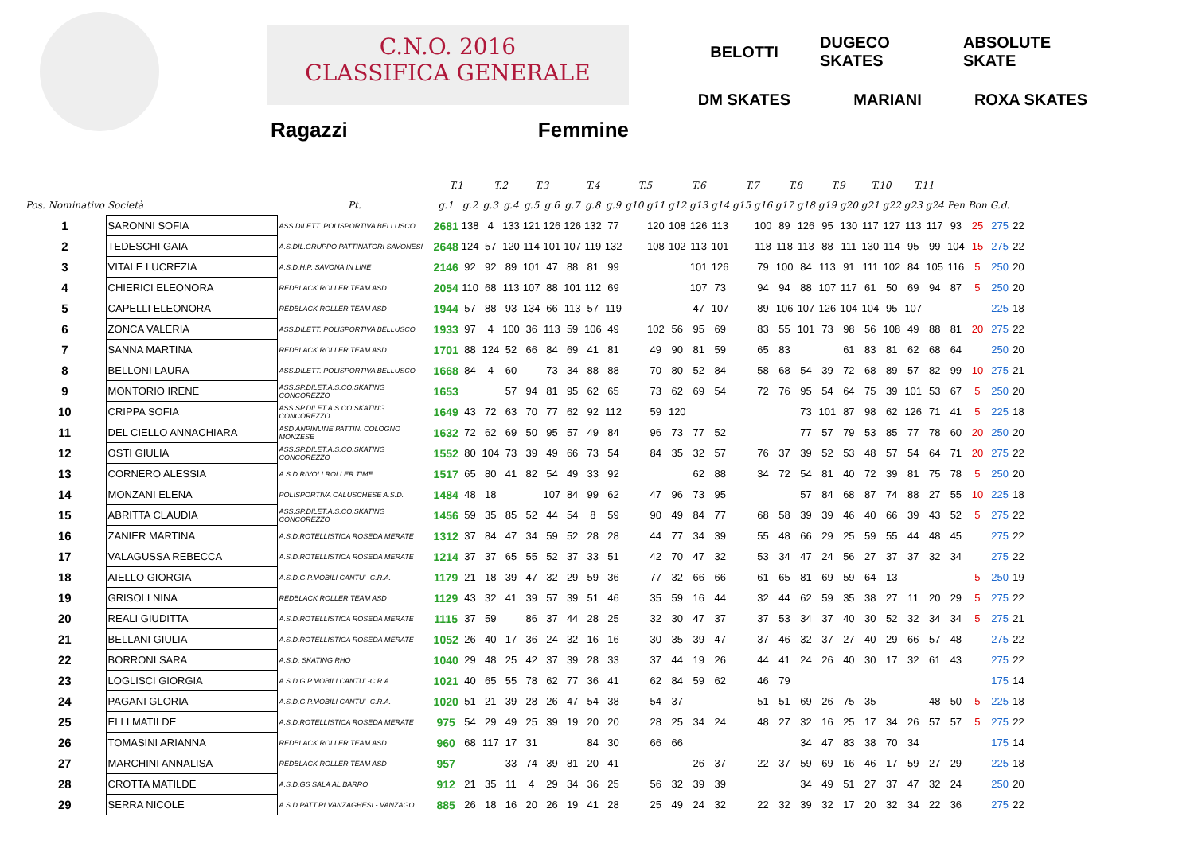C.N.O. 2016
CLASSIFICA GENERALE
Ragazzi Femmine
BELOTTI
DUGECO SKATES
ABSOLUTE SKATE
DM SKATES
MARIANI
ROXA SKATES
| | | | T.1 | | T.2 | | T.3 | | T.4 | | | T.5 | | T.6 | | | T.7 | | T.8 | | T.9 | | T.10 | | T.11 | | | | | |
| --- | --- | --- | --- | --- | --- | --- | --- | --- | --- | --- | --- | --- | --- | --- | --- | --- | --- | --- | --- | --- | --- | --- | --- | --- | --- | --- | --- | --- | --- | --- |
| Pos. Nominativo | Società | Pt. | g.1 | g.2 | g.3 | g.4 | g.5 | g.6 | g.7 | g.8 | g.9 | g10 | g11 | g12 | g13 | g14 | g15 | g16 | g17 | g18 | g19 | g20 | g21 | g22 | g23 | g24 | Pen | Bon | G.d. | |
| 1 | SARONNI SOFIA | ASS.DILETT. POLISPORTIVA BELLUSCO | 2681 | 138 | 4 | 133 | 121 | 126 | 126 | 132 | 77 | | 120 | 108 | 126 | 113 | | 100 | 89 | 126 | 95 | 130 | 117 | 127 | 113 | 117 | 93 | 25 | 275 | 22 |
| 2 | TEDESCHI GAIA | A.S.DIL.GRUPPO PATTINATORI SAVONESI | 2648 | 124 | 57 | 120 | 114 | 101 | 107 | 119 | 132 | | 108 | 102 | 113 | 101 | | 118 | 118 | 113 | 88 | 111 | 130 | 114 | 95 | 99 | 104 | 15 | 275 | 22 |
| 3 | VITALE LUCREZIA | A.S.D.H.P. SAVONA IN LINE | 2146 | 92 | 92 | 89 | 101 | 47 | 88 | 81 | 99 | | | | 101 | 126 | | 79 | 100 | 84 | 113 | 91 | 111 | 102 | 84 | 105 | 116 | 5 | 250 | 20 |
| 4 | CHIERICI ELEONORA | REDBLACK ROLLER TEAM ASD | 2054 | 110 | 68 | 113 | 107 | 88 | 101 | 112 | 69 | | | | 107 | 73 | | 94 | 94 | 88 | 107 | 117 | 61 | 50 | 69 | 94 | 87 | 5 | 250 | 20 |
| 5 | CAPELLI ELEONORA | REDBLACK ROLLER TEAM ASD | 1944 | 57 | 88 | 93 | 134 | 66 | 113 | 57 | 119 | | | | 47 | 107 | | 89 | 106 | 107 | 126 | 104 | 104 | 95 | 107 | | | | 225 | 18 |
| 6 | ZONCA VALERIA | ASS.DILETT. POLISPORTIVA BELLUSCO | 1933 | 97 | 4 | 100 | 36 | 113 | 59 | 106 | 49 | | 102 | 56 | 95 | 69 | | 83 | 55 | 101 | 73 | 98 | 56 | 108 | 49 | 88 | 81 | 20 | 275 | 22 |
| 7 | SANNA MARTINA | REDBLACK ROLLER TEAM ASD | 1701 | 88 | 124 | 52 | 66 | 84 | 69 | 41 | 81 | | 49 | 90 | 81 | 59 | | 65 | 83 | | | 61 | 83 | 81 | 62 | 68 | 64 | | 250 | 20 |
| 8 | BELLONI LAURA | ASS.DILETT. POLISPORTIVA BELLUSCO | 1668 | 84 | 4 | 60 | | 73 | 34 | 88 | 88 | | 70 | 80 | 52 | 84 | | 58 | 68 | 54 | 39 | 72 | 68 | 89 | 57 | 82 | 99 | 10 | 275 | 21 |
| 9 | MONTORIO IRENE | ASS.SP.DILET.A.S.CO.SKATING CONCOREZZO | 1653 | | | 57 | 94 | 81 | 95 | 62 | 65 | | 73 | 62 | 69 | 54 | | 72 | 76 | 95 | 54 | 64 | 75 | 39 | 101 | 53 | 67 | 5 | 250 | 20 |
| 10 | CRIPPA SOFIA | ASS.SP.DILET.A.S.CO.SKATING CONCOREZZO | 1649 | 43 | 72 | 63 | 70 | 77 | 62 | 92 | 112 | | 59 | 120 | | | | | | 73 | 101 | 87 | 98 | 62 | 126 | 71 | 41 | 5 | 225 | 18 |
| 11 | DEL CIELLO ANNACHIARA | ASD ANPINLINE PATTIN. COLOGNO MONZESE | 1632 | 72 | 62 | 69 | 50 | 95 | 57 | 49 | 84 | | 96 | 73 | 77 | 52 | | | | 77 | 57 | 79 | 53 | 85 | 77 | 78 | 60 | 20 | 250 | 20 |
| 12 | OSTI GIULIA | ASS.SP.DILET.A.S.CO.SKATING CONCOREZZO | 1552 | 80 | 104 | 73 | 39 | 49 | 66 | 73 | 54 | | 84 | 35 | 32 | 57 | | 76 | 37 | 39 | 52 | 53 | 48 | 57 | 54 | 64 | 71 | 20 | 275 | 22 |
| 13 | CORNERO ALESSIA | A.S.D.RIVOLI ROLLER TIME | 1517 | 65 | 80 | 41 | 82 | 54 | 49 | 33 | 92 | | | | 62 | 88 | | 34 | 72 | 54 | 81 | 40 | 72 | 39 | 81 | 75 | 78 | 5 | 250 | 20 |
| 14 | MONZANI ELENA | POLISPORTIVA CALUSCHESE A.S.D. | 1484 | 48 | 18 | | | 107 | 84 | 99 | 62 | | 47 | 96 | 73 | 95 | | | | 57 | 84 | 68 | 87 | 74 | 88 | 27 | 55 | 10 | 225 | 18 |
| 15 | ABRITTA CLAUDIA | ASS.SP.DILET.A.S.CO.SKATING CONCOREZZO | 1456 | 59 | 35 | 85 | 52 | 44 | 54 | 8 | 59 | | 90 | 49 | 84 | 77 | | 68 | 58 | 39 | 39 | 46 | 40 | 66 | 39 | 43 | 52 | 5 | 275 | 22 |
| 16 | ZANIER MARTINA | A.S.D.ROTELLISTICA ROSEDA MERATE | 1312 | 37 | 84 | 47 | 34 | 59 | 52 | 28 | 28 | | 44 | 77 | 34 | 39 | | 55 | 48 | 66 | 29 | 25 | 59 | 55 | 44 | 48 | 45 | | 275 | 22 |
| 17 | VALAGUSSA REBECCA | A.S.D.ROTELLISTICA ROSEDA MERATE | 1214 | 37 | 37 | 65 | 55 | 52 | 37 | 33 | 51 | | 42 | 70 | 47 | 32 | | 53 | 34 | 47 | 24 | 56 | 27 | 37 | 37 | 32 | 34 | | 275 | 22 |
| 18 | AIELLO GIORGIA | A.S.D.G.P.MOBILI CANTU' -C.R.A. | 1179 | 21 | 18 | 39 | 47 | 32 | 29 | 59 | 36 | | 77 | 32 | 66 | 66 | | 61 | 65 | 81 | 69 | 59 | 64 | 13 | | | | 5 | 250 | 19 |
| 19 | GRISOLI NINA | REDBLACK ROLLER TEAM ASD | 1129 | 43 | 32 | 41 | 39 | 57 | 39 | 51 | 46 | | 35 | 59 | 16 | 44 | | 32 | 44 | 62 | 59 | 35 | 38 | 27 | 11 | 20 | 29 | 5 | 275 | 22 |
| 20 | REALI GIUDITTA | A.S.D.ROTELLISTICA ROSEDA MERATE | 1115 | 37 | 59 | | 86 | 37 | 44 | 28 | 25 | | 32 | 30 | 47 | 37 | | 37 | 53 | 34 | 37 | 40 | 30 | 52 | 32 | 34 | 34 | 5 | 275 | 21 |
| 21 | BELLANI GIULIA | A.S.D.ROTELLISTICA ROSEDA MERATE | 1052 | 26 | 40 | 17 | 36 | 24 | 32 | 16 | 16 | | 30 | 35 | 39 | 47 | | 37 | 46 | 32 | 37 | 27 | 40 | 29 | 66 | 57 | 48 | | 275 | 22 |
| 22 | BORRONI SARA | A.S.D. SKATING RHO | 1040 | 29 | 48 | 25 | 42 | 37 | 39 | 28 | 33 | | 37 | 44 | 19 | 26 | | 44 | 41 | 24 | 26 | 40 | 30 | 17 | 32 | 61 | 43 | | 275 | 22 |
| 23 | LOGLISCI GIORGIA | A.S.D.G.P.MOBILI CANTU' -C.R.A. | 1021 | 40 | 65 | 55 | 78 | 62 | 77 | 36 | 41 | | 62 | 84 | 59 | 62 | | 46 | 79 | | | | | | | | | | 175 | 14 |
| 24 | PAGANI GLORIA | A.S.D.G.P.MOBILI CANTU' -C.R.A. | 1020 | 51 | 21 | 39 | 28 | 26 | 47 | 54 | 38 | | 54 | 37 | | | | 51 | 51 | 69 | 26 | 75 | 35 | | | 48 | 50 | 5 | 225 | 18 |
| 25 | ELLI MATILDE | A.S.D.ROTELLISTICA ROSEDA MERATE | 975 | 54 | 29 | 49 | 25 | 39 | 19 | 20 | 20 | | 28 | 25 | 34 | 24 | | 48 | 27 | 32 | 16 | 25 | 17 | 34 | 26 | 57 | 57 | 5 | 275 | 22 |
| 26 | TOMASINI ARIANNA | REDBLACK ROLLER TEAM ASD | 960 | 68 | 117 | 17 | 31 | | | 84 | 30 | | 66 | 66 | | | | | | 34 | 47 | 83 | 38 | 70 | 34 | | | | 175 | 14 |
| 27 | MARCHINI ANNALISA | REDBLACK ROLLER TEAM ASD | 957 | | | 33 | 74 | 39 | 81 | 20 | 41 | | | | 26 | 37 | | 22 | 37 | 59 | 69 | 16 | 46 | 17 | 59 | 27 | 29 | | 225 | 18 |
| 28 | CROTTA MATILDE | A.S.D.GS SALA AL BARRO | 912 | 21 | 35 | 11 | 4 | 29 | 34 | 36 | 25 | | 56 | 32 | 39 | 39 | | | | 34 | 49 | 51 | 27 | 37 | 47 | 32 | 24 | | 250 | 20 |
| 29 | SERRA NICOLE | A.S.D.PATT.RI VANZAGHESI - VANZAGO | 885 | 26 | 18 | 16 | 20 | 26 | 19 | 41 | 28 | | 25 | 49 | 24 | 32 | | 22 | 32 | 39 | 32 | 17 | 20 | 32 | 34 | 22 | 36 | | 275 | 22 |